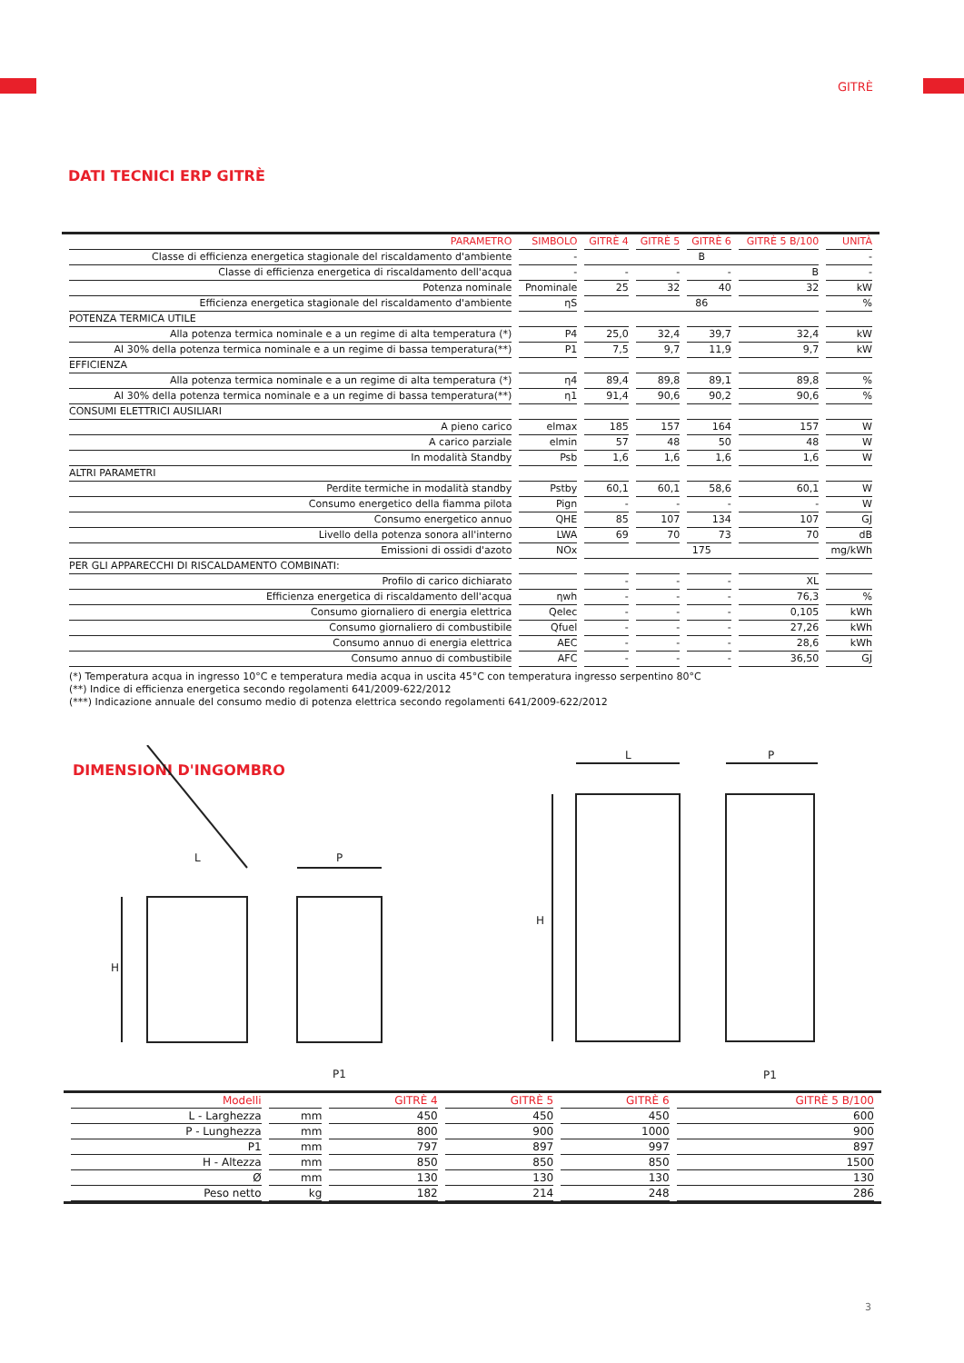GITRÈ
DATI TECNICI ERP GITRÈ
| PARAMETRO | SIMBOLO | GITRÈ 4 | GITRÈ 5 | GITRÈ 6 | GITRÈ 5 B/100 | UNITÀ |
| --- | --- | --- | --- | --- | --- | --- |
| Classe di efficienza energetica stagionale del riscaldamento d'ambiente | - | B | | | | - |
| Classe di efficienza energetica di riscaldamento dell'acqua | - | - | - | - | B | - |
| Potenza nominale | Pnominale | 25 | 32 | 40 | 32 | kW |
| Efficienza energetica stagionale del riscaldamento d'ambiente | ηS | 86 | | | | % |
| POTENZA TERMICA UTILE | | | | | | |
| Alla potenza termica nominale e a un regime di alta temperatura (*) | P4 | 25,0 | 32,4 | 39,7 | 32,4 | kW |
| Al 30% della potenza termica nominale e a un regime di bassa temperatura(**) | P1 | 7,5 | 9,7 | 11,9 | 9,7 | kW |
| EFFICIENZA | | | | | | |
| Alla potenza termica nominale e a un regime di alta temperatura (*) | η4 | 89,4 | 89,8 | 89,1 | 89,8 | % |
| Al 30% della potenza termica nominale e a un regime di bassa temperatura(**) | η1 | 91,4 | 90,6 | 90,2 | 90,6 | % |
| CONSUMI ELETTRICI AUSILIARI | | | | | | |
| A pieno carico | elmax | 185 | 157 | 164 | 157 | W |
| A carico parziale | elmin | 57 | 48 | 50 | 48 | W |
| In modalità Standby | Psb | 1,6 | 1,6 | 1,6 | 1,6 | W |
| ALTRI PARAMETRI | | | | | | |
| Perdite termiche in modalità standby | Pstby | 60,1 | 60,1 | 58,6 | 60,1 | W |
| Consumo energetico della fiamma pilota | Pign | - | - | - | - | W |
| Consumo energetico annuo | QHE | 85 | 107 | 134 | 107 | GJ |
| Livello della potenza sonora all'interno | LWA | 69 | 70 | 73 | 70 | dB |
| Emissioni di ossidi d'azoto | NOx | 175 | | | | mg/kWh |
| PER GLI APPARECCHI DI RISCALDAMENTO COMBINATI: | | | | | | |
| Profilo di carico dichiarato | | - | - | - | XL | |
| Efficienza energetica di riscaldamento dell'acqua | ηwh | - | - | - | 76,3 | % |
| Consumo giornaliero di energia elettrica | Qelec | - | - | - | 0,105 | kWh |
| Consumo giornaliero di combustibile | Qfuel | - | - | - | 27,26 | kWh |
| Consumo annuo di energia elettrica | AEC | - | - | - | 28,6 | kWh |
| Consumo annuo di combustibile | AFC | - | - | - | 36,50 | GJ |
(*) Temperatura acqua in ingresso 10°C e temperatura media acqua in uscita 45°C con temperatura ingresso serpentino 80°C
(**) Indice di efficienza energetica secondo regolamenti 641/2009-622/2012
(***) Indicazione annuale del consumo medio di potenza elettrica secondo regolamenti 641/2009-622/2012
DIMENSIONI D'INGOMBRO
L
P
H
P1
L
P
H
P1
| Modelli | | GITRÈ 4 | GITRÈ 5 | GITRÈ 6 | GITRÈ 5 B/100 |
| --- | --- | --- | --- | --- | --- |
| L - Larghezza | mm | 450 | 450 | 450 | 600 |
| P - Lunghezza | mm | 800 | 900 | 1000 | 900 |
| P1 | mm | 797 | 897 | 997 | 897 |
| H - Altezza | mm | 850 | 850 | 850 | 1500 |
| Ø | mm | 130 | 130 | 130 | 130 |
| Peso netto | kg | 182 | 214 | 248 | 286 |
3